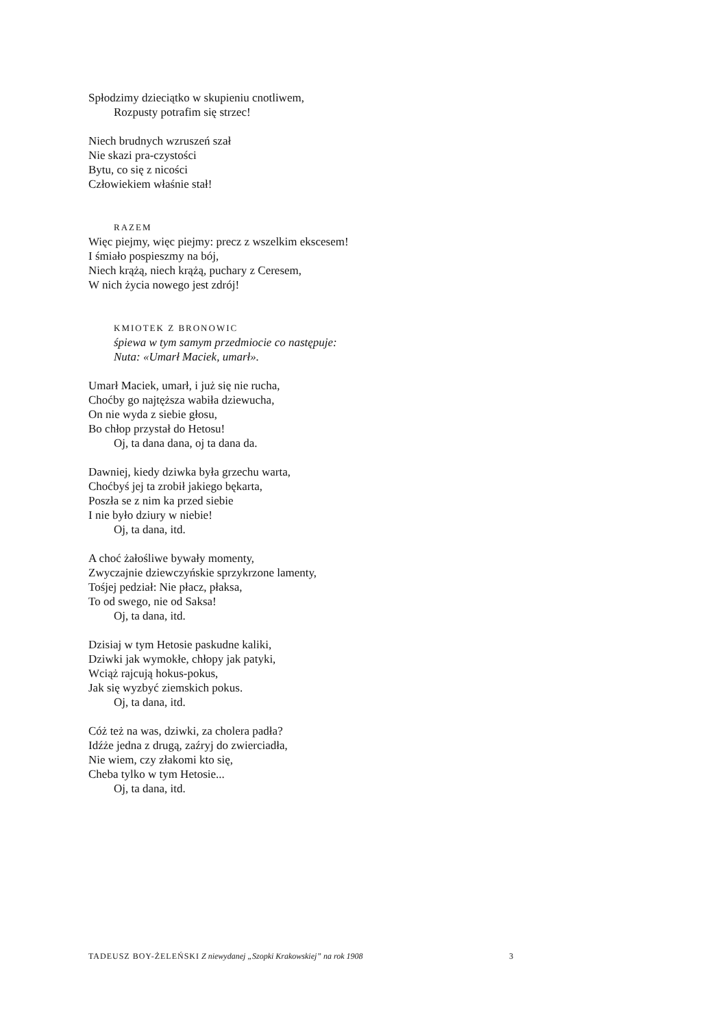Spłodzimy dzieciątko w skupieniu cnotliwem,
Rozpusty potrafim się strzec!
Niech brudnych wzruszeń szał
Nie skazi pra-czystości
Bytu, co się z nicości
Człowiekiem właśnie stał!
RAZEM
Więc piejmy, więc piejmy: precz z wszelkim ekscesem!
I śmiało pospieszmy na bój,
Niech krążą, niech krążą, puchary z Ceresem,
W nich życia nowego jest zdrój!
KMIOTEK Z BRONOWIC
śpiewa w tym samym przedmiocie co następuje:
Nuta: «Umarł Maciek, umarł».
Umarł Maciek, umarł, i już się nie rucha,
Choćby go najtęższa wabiła dziewucha,
On nie wyda z siebie głosu,
Bo chłop przystał do Hetosu!
Oj, ta dana dana, oj ta dana da.
Dawniej, kiedy dziwka była grzechu warta,
Choćbyś jej ta zrobił jakiego bękarta,
Poszła se z nim ka przed siebie
I nie było dziury w niebie!
Oj, ta dana, itd.
A choć żałośliwe bywały momenty,
Zwyczajnie dziewczyńskie sprzykrzone lamenty,
Tośjej pedział: Nie płacz, płaksa,
To od swego, nie od Saksa!
Oj, ta dana, itd.
Dzisiaj w tym Hetosie paskudne kaliki,
Dziwki jak wymokłe, chłopy jak patyki,
Wciąż rajcują hokus-pokus,
Jak się wyzbyć ziemskich pokus.
Oj, ta dana, itd.
Cóż też na was, dziwki, za cholera padła?
Idźże jedna z drugą, zaźryj do zwierciadła,
Nie wiem, czy złakomi kto się,
Cheba tylko w tym Hetosie...
Oj, ta dana, itd.
3 TADEUSZ BOY-ŻELEŃSKI Z niewydanej „Szopki Krakowskiej” na rok 1908